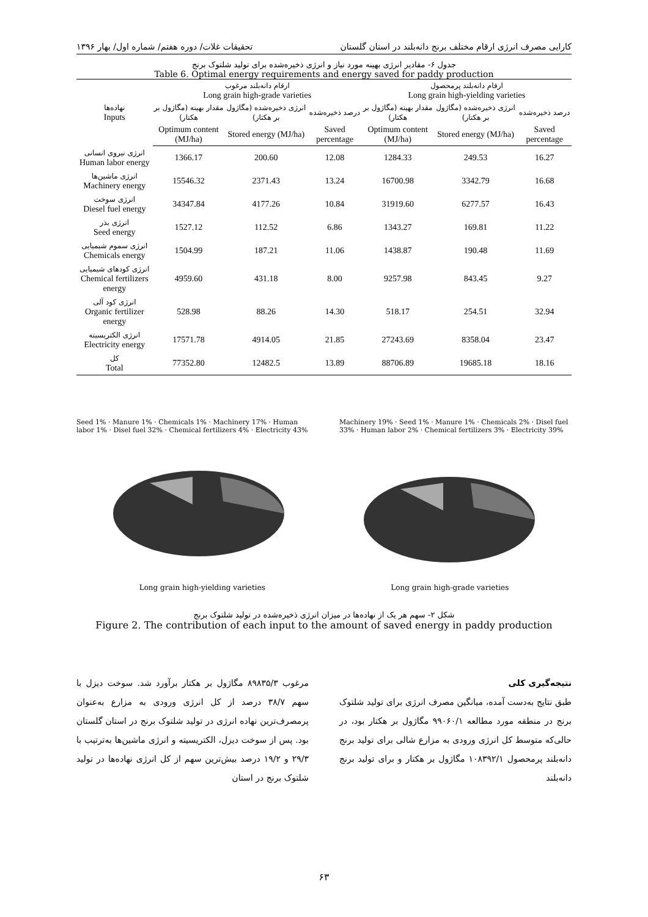کارایی مصرف انرژی ارقام مختلف برنج دانه‌بلند در استان گلستان تحقیقات غلات/ دوره هفتم/ شماره اول/ بهار ۱۳۹۶
جدول ۶- مقادیر انرژی بهینه مورد نیاز و انرژی ذخیره‌شده برای تولید شلتوک برنج
Table 6. Optimal energy requirements and energy saved for paddy production
| نهاده‌ها Inputs | ارقام دانه‌بلند مرغوب Long grain high-grade varieties | | | ارقام دانه‌بلند پرمحصول Long grain high-yielding varieties | | |
| --- | --- | --- | --- | --- | --- | --- |
| | مقدار بهینه (مگاژول بر هکتار) | انرژی ذخیره‌شده (مگاژول بر هکتار) | درصد ذخیره‌شده | مقدار بهینه (مگاژول بر هکتار) | انرژی ذخیره‌شده (مگاژول بر هکتار) | درصد ذخیره‌شده |
| | Optimum content (MJ/ha) | Stored energy (MJ/ha) | Saved percentage | Optimum content (MJ/ha) | Stored energy (MJ/ha) | Saved percentage |
| انرژی نیروی انسانی Human labor energy | 1366.17 | 200.60 | 12.08 | 1284.33 | 249.53 | 16.27 |
| انرژی ماشین‌ها Machinery energy | 15546.32 | 2371.43 | 13.24 | 16700.98 | 3342.79 | 16.68 |
| انرژی سوخت Diesel fuel energy | 34347.84 | 4177.26 | 10.84 | 31919.60 | 6277.57 | 16.43 |
| انرژی بذر Seed energy | 1527.12 | 112.52 | 6.86 | 1343.27 | 169.81 | 11.22 |
| انرژی سموم شیمیایی Chemicals energy | 1504.99 | 187.21 | 11.06 | 1438.87 | 190.48 | 11.69 |
| انرژی کودهای شیمیایی Chemical fertilizers energy | 4959.60 | 431.18 | 8.00 | 9257.98 | 843.45 | 9.27 |
| انرژی کود آلی Organic fertilizer energy | 528.98 | 88.26 | 14.30 | 518.17 | 254.51 | 32.94 |
| انرژی الکتریسیته Electricity energy | 17571.78 | 4914.05 | 21.85 | 27243.69 | 8358.04 | 23.47 |
| کل Total | 77352.80 | 12482.5 | 13.89 | 88706.89 | 19685.18 | 18.16 |
Seed 1% · Manure 1% · Chemicals 1% · Machinery 17% · Human labor 1% · Disel fuel 32% · Chemical fertilizers 4% · Electricity 43%
Machinery 19% · Seed 1% · Manure 1% · Chemicals 2% · Disel fuel 33% · Human labor 2% · Chemical fertilizers 3% · Electricity 39%
Long grain high-yielding varieties Long grain high-grade varieties
شکل ۲- سهم هر یک از نهاده‌ها در میزان انرژی ذخیره‌شده در تولید شلتوک برنج
Figure 2. The contribution of each input to the amount of saved energy in paddy production
نتیجه‌گیری کلی
طبق نتایج به‌دست آمده، میانگین مصرف انرژی برای تولید شلتوک برنج در منطقه مورد مطالعه ۹۹۰۶۰/۱ مگاژول بر هکتار بود، در حالی‌که متوسط کل انرژی ورودی به مزارع شالی برای تولید برنج دانه‌بلند پرمحصول ۱۰۸۳۹۲/۱ مگاژول بر هکتار و برای تولید برنج دانه‌بلند
مرغوب ۸۹۸۳۵/۳ مگاژول بر هکتار برآورد شد. سوخت دیزل با سهم ۳۸/۷ درصد از کل انرژی ورودی به مزارع به‌عنوان پرمصرف‌ترین نهاده انرژی در تولید شلتوک برنج در استان گلستان بود. پس از سوخت دیزل، الکتریسیته و انرژی ماشین‌ها به‌ترتیب با ۲۹/۳ و ۱۹/۲ درصد بیش‌ترین سهم از کل انرژی نهاده‌ها در تولید شلتوک برنج در استان
۶۳